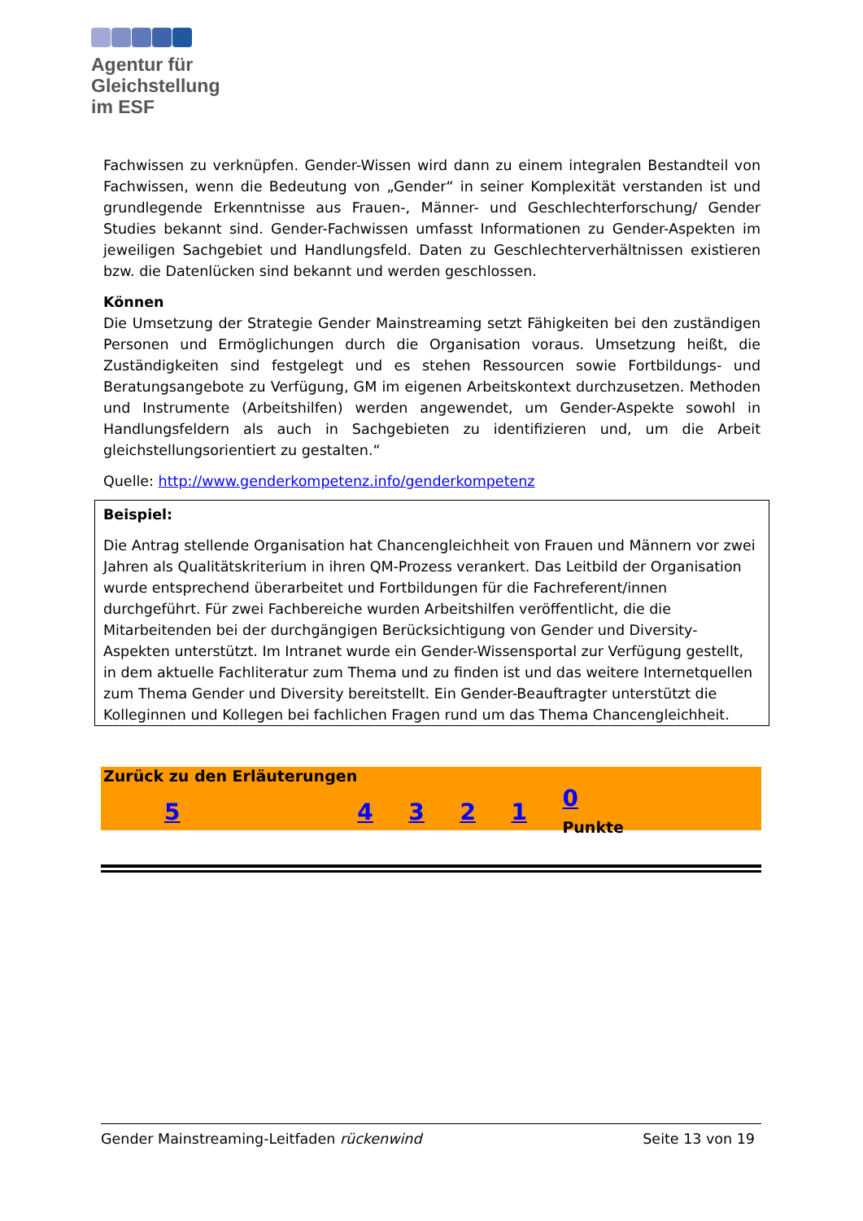Agentur für
Gleichstellung
im ESF
Fachwissen zu verknüpfen. Gender-Wissen wird dann zu einem integralen Bestandteil von Fachwissen, wenn die Bedeutung von „Gender“ in seiner Komplexität verstanden ist und grundlegende Erkenntnisse aus Frauen-, Männer- und Geschlechterforschung/ Gender Studies bekannt sind. Gender-Fachwissen umfasst Informationen zu Gender-Aspekten im jeweiligen Sachgebiet und Handlungsfeld. Daten zu Geschlechterverhältnissen existieren bzw. die Datenlücken sind bekannt und werden geschlossen.
Können
Die Umsetzung der Strategie Gender Mainstreaming setzt Fähigkeiten bei den zuständigen Personen und Ermöglichungen durch die Organisation voraus. Umsetzung heißt, die Zuständigkeiten sind festgelegt und es stehen Ressourcen sowie Fortbildungs- und Beratungsangebote zu Verfügung, GM im eigenen Arbeitskontext durchzusetzen. Methoden und Instrumente (Arbeitshilfen) werden angewendet, um Gender-Aspekte sowohl in Handlungsfeldern als auch in Sachgebieten zu identifizieren und, um die Arbeit gleichstellungsorientiert zu gestalten.“
Quelle: http://www.genderkompetenz.info/genderkompetenz
Beispiel:
Die Antrag stellende Organisation hat Chancengleichheit von Frauen und Männern vor zwei Jahren als Qualitätskriterium in ihren QM-Prozess verankert. Das Leitbild der Organisation wurde entsprechend überarbeitet und Fortbildungen für die Fachreferent/innen durchgeführt. Für zwei Fachbereiche wurden Arbeitshilfen veröffentlicht, die die Mitarbeitenden bei der durchgängigen Berücksichtigung von Gender und Diversity-Aspekten unterstützt. Im Intranet wurde ein Gender-Wissensportal zur Verfügung gestellt, in dem aktuelle Fachliteratur zum Thema und zu finden ist und das weitere Internetquellen zum Thema Gender und Diversity bereitstellt. Ein Gender-Beauftragter unterstützt die Kolleginnen und Kollegen bei fachlichen Fragen rund um das Thema Chancengleichheit.
Zurück zu den Erläuterungen
| 5 | 4 | 3 | 2 | 1 | 0 Punkte |
Gender Mainstreaming-Leitfaden rückenwind Seite 13 von 19